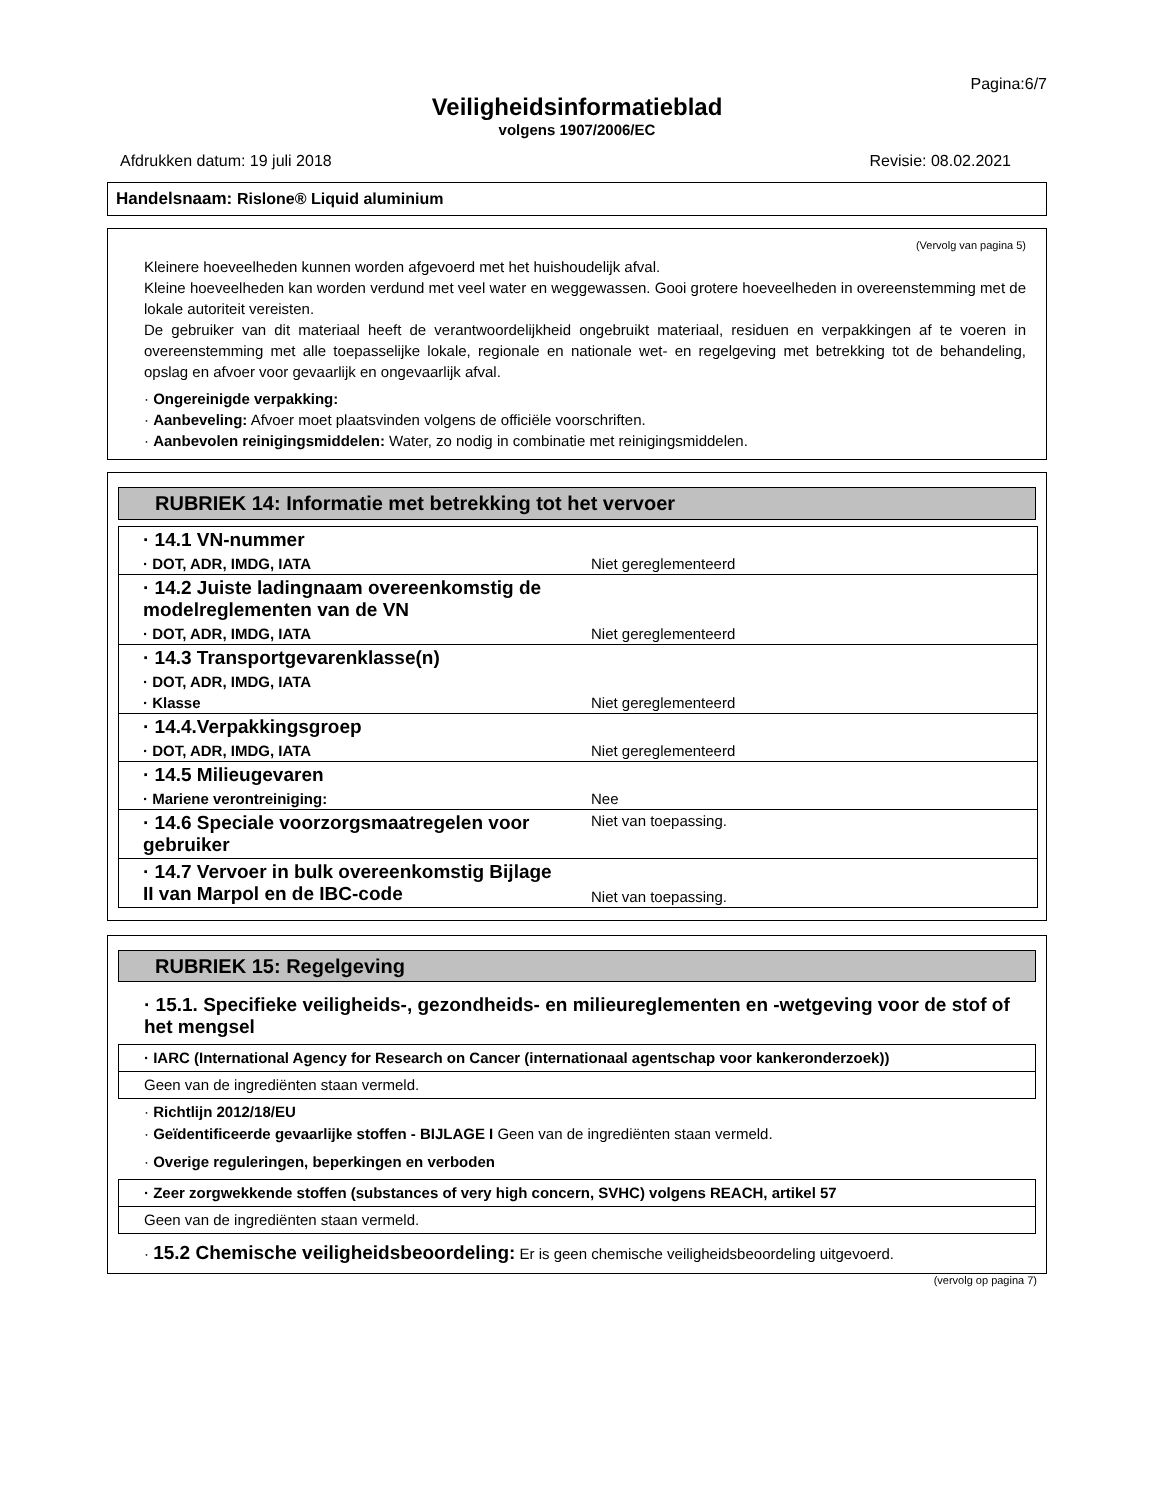Pagina:6/7
Veiligheidsinformatieblad
volgens 1907/2006/EC
Afdrukken datum: 19 juli 2018 Revisie: 08.02.2021
Handelsnaam: Rislone® Liquid aluminium
(Vervolg van pagina 5)
Kleinere hoeveelheden kunnen worden afgevoerd met het huishoudelijk afval.
Kleine hoeveelheden kan worden verdund met veel water en weggewassen. Gooi grotere hoeveelheden in overeenstemming met de lokale autoriteit vereisten.
De gebruiker van dit materiaal heeft de verantwoordelijkheid ongebruikt materiaal, residuen en verpakkingen af te voeren in overeenstemming met alle toepasselijke lokale, regionale en nationale wet- en regelgeving met betrekking tot de behandeling, opslag en afvoer voor gevaarlijk en ongevaarlijk afval.
· Ongereinigde verpakking:
· Aanbeveling: Afvoer moet plaatsvinden volgens de officiële voorschriften.
· Aanbevolen reinigingsmiddelen: Water, zo nodig in combinatie met reinigingsmiddelen.
RUBRIEK 14: Informatie met betrekking tot het vervoer
| · 14.1 VN-nummer | |
| · DOT, ADR, IMDG, IATA | Niet gereglementeerd |
| · 14.2 Juiste ladingnaam overeenkomstig de modelreglementen van de VN | |
| · DOT, ADR, IMDG, IATA | Niet gereglementeerd |
| · 14.3 Transportgevarenklasse(n) | |
| · DOT, ADR, IMDG, IATA | |
| · Klasse | Niet gereglementeerd |
| · 14.4.Verpakkingsgroep | |
| · DOT, ADR, IMDG, IATA | Niet gereglementeerd |
| · 14.5 Milieugevaren | |
| · Mariene verontreiniging: | Nee |
| · 14.6 Speciale voorzorgsmaatregelen voor gebruiker | Niet van toepassing. |
| · 14.7 Vervoer in bulk overeenkomstig Bijlage II van Marpol en de IBC-code | Niet van toepassing. |
RUBRIEK 15: Regelgeving
· 15.1. Specifieke veiligheids-, gezondheids- en milieureglementen en -wetgeving voor de stof of het mengsel
· IARC (International Agency for Research on Cancer (internationaal agentschap voor kankeronderzoek))
Geen van de ingrediënten staan vermeld.
· Richtlijn 2012/18/EU
· Geïdentificeerde gevaarlijke stoffen - BIJLAGE I Geen van de ingrediënten staan vermeld.
· Overige reguleringen, beperkingen en verboden
· Zeer zorgwekkende stoffen (substances of very high concern, SVHC) volgens REACH, artikel 57
Geen van de ingrediënten staan vermeld.
· 15.2 Chemische veiligheidsbeoordeling: Er is geen chemische veiligheidsbeoordeling uitgevoerd.
(vervolg op pagina 7)